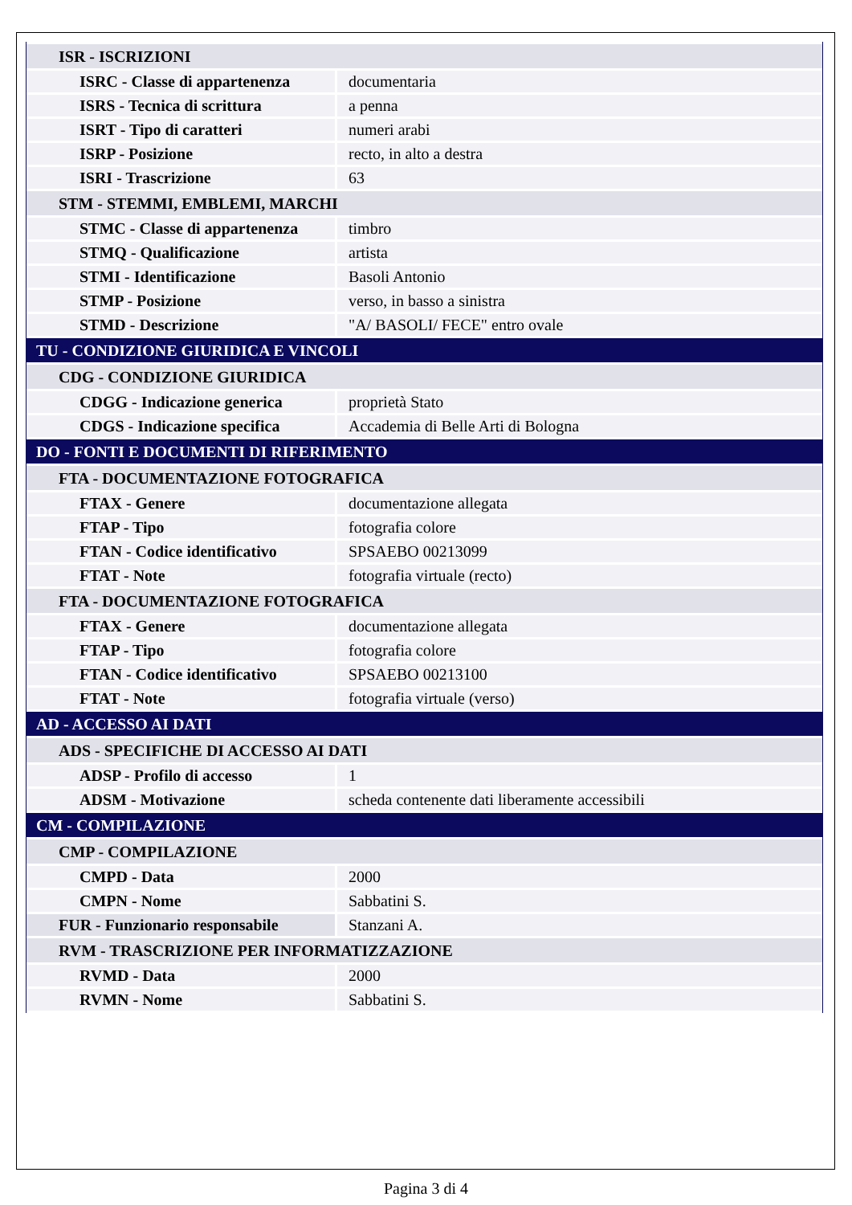| ISR - ISCRIZIONI | |
| ISRC - Classe di appartenenza | documentaria |
| ISRS - Tecnica di scrittura | a penna |
| ISRT - Tipo di caratteri | numeri arabi |
| ISRP - Posizione | recto, in alto a destra |
| ISRI - Trascrizione | 63 |
| STM - STEMMI, EMBLEMI, MARCHI | |
| STMC - Classe di appartenenza | timbro |
| STMQ - Qualificazione | artista |
| STMI - Identificazione | Basoli Antonio |
| STMP - Posizione | verso, in basso a sinistra |
| STMD - Descrizione | "A/ BASOLI/ FECE" entro ovale |
| TU - CONDIZIONE GIURIDICA E VINCOLI | |
| CDG - CONDIZIONE GIURIDICA | |
| CDGG - Indicazione generica | proprietà Stato |
| CDGS - Indicazione specifica | Accademia di Belle Arti di Bologna |
| DO - FONTI E DOCUMENTI DI RIFERIMENTO | |
| FTA - DOCUMENTAZIONE FOTOGRAFICA | |
| FTAX - Genere | documentazione allegata |
| FTAP - Tipo | fotografia colore |
| FTAN - Codice identificativo | SPSAEBO 00213099 |
| FTAT - Note | fotografia virtuale (recto) |
| FTA - DOCUMENTAZIONE FOTOGRAFICA | |
| FTAX - Genere | documentazione allegata |
| FTAP - Tipo | fotografia colore |
| FTAN - Codice identificativo | SPSAEBO 00213100 |
| FTAT - Note | fotografia virtuale (verso) |
| AD - ACCESSO AI DATI | |
| ADS - SPECIFICHE DI ACCESSO AI DATI | |
| ADSP - Profilo di accesso | 1 |
| ADSM - Motivazione | scheda contenente dati liberamente accessibili |
| CM - COMPILAZIONE | |
| CMP - COMPILAZIONE | |
| CMPD - Data | 2000 |
| CMPN - Nome | Sabbatini S. |
| FUR - Funzionario responsabile | Stanzani A. |
| RVM - TRASCRIZIONE PER INFORMATIZZAZIONE | |
| RVMD - Data | 2000 |
| RVMN - Nome | Sabbatini S. |
Pagina 3 di 4